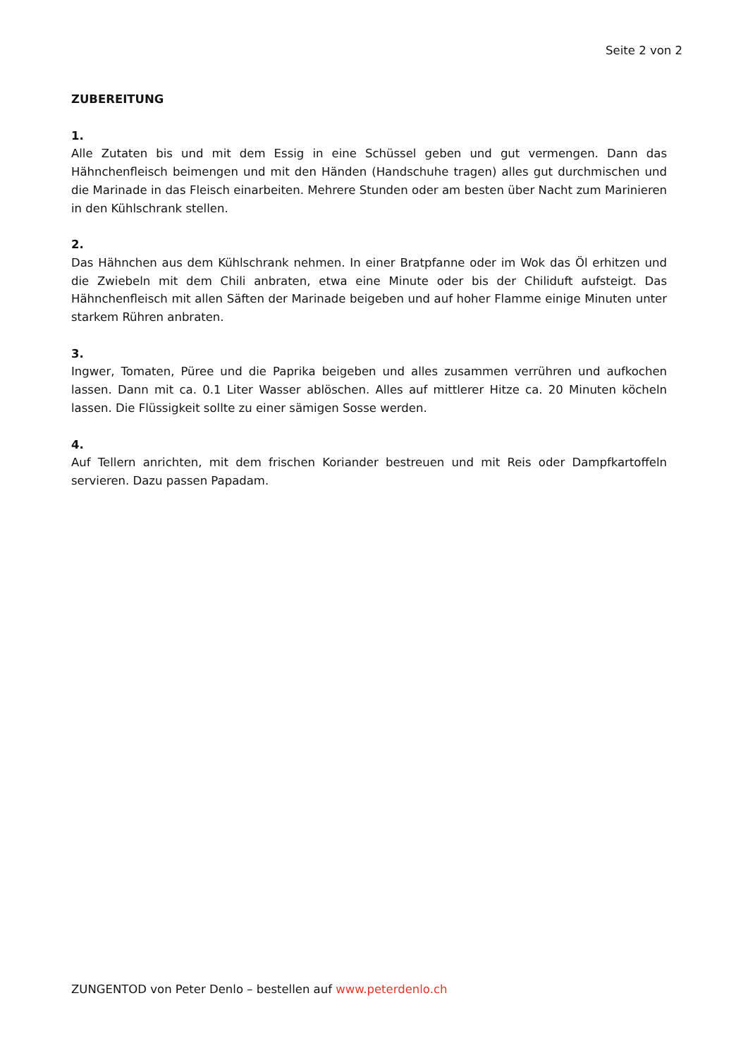Seite 2 von 2
ZUBEREITUNG
1.
Alle Zutaten bis und mit dem Essig in eine Schüssel geben und gut vermengen. Dann das Hähnchenfleisch beimengen und mit den Händen (Handschuhe tragen) alles gut durchmischen und die Marinade in das Fleisch einarbeiten. Mehrere Stunden oder am besten über Nacht zum Marinieren in den Kühlschrank stellen.
2.
Das Hähnchen aus dem Kühlschrank nehmen. In einer Bratpfanne oder im Wok das Öl erhitzen und die Zwiebeln mit dem Chili anbraten, etwa eine Minute oder bis der Chiliduft aufsteigt. Das Hähnchenfleisch mit allen Säften der Marinade beigeben und auf hoher Flamme einige Minuten unter starkem Rühren anbraten.
3.
Ingwer, Tomaten, Püree und die Paprika beigeben und alles zusammen verrühren und aufkochen lassen. Dann mit ca. 0.1 Liter Wasser ablöschen. Alles auf mittlerer Hitze ca. 20 Minuten köcheln lassen. Die Flüssigkeit sollte zu einer sämigen Sosse werden.
4.
Auf Tellern anrichten, mit dem frischen Koriander bestreuen und mit Reis oder Dampfkartoffeln servieren. Dazu passen Papadam.
ZUNGENTOD von Peter Denlo – bestellen auf www.peterdenlo.ch